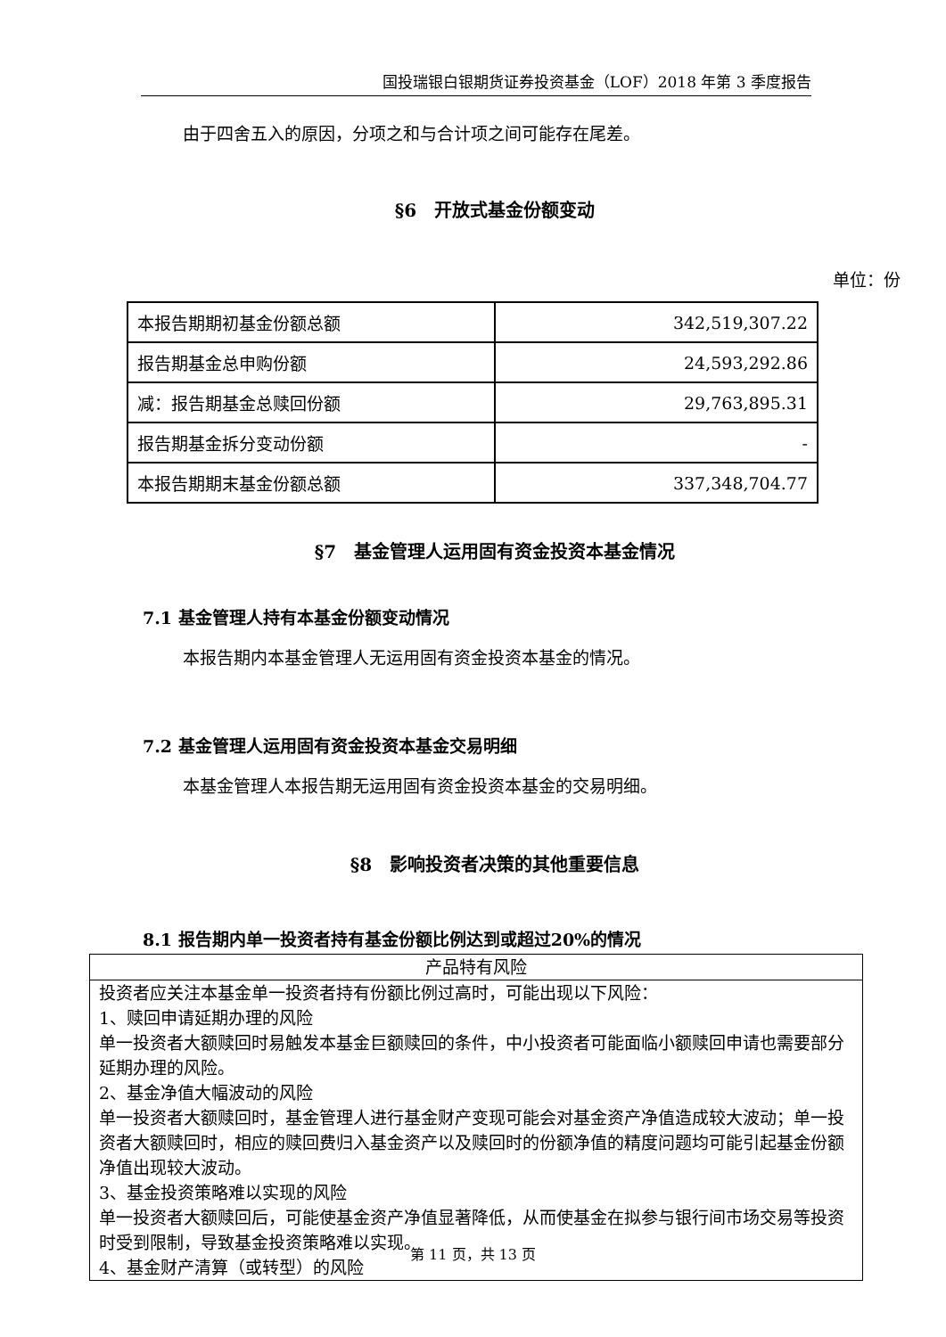国投瑞银白银期货证券投资基金（LOF）2018 年第 3 季度报告
由于四舍五入的原因，分项之和与合计项之间可能存在尾差。
§6　开放式基金份额变动
单位：份
| 本报告期期初基金份额总额 | 342,519,307.22 |
| 报告期基金总申购份额 | 24,593,292.86 |
| 减：报告期基金总赎回份额 | 29,763,895.31 |
| 报告期基金拆分变动份额 | - |
| 本报告期期末基金份额总额 | 337,348,704.77 |
§7　基金管理人运用固有资金投资本基金情况
7.1 基金管理人持有本基金份额变动情况
本报告期内本基金管理人无运用固有资金投资本基金的情况。
7.2 基金管理人运用固有资金投资本基金交易明细
本基金管理人本报告期无运用固有资金投资本基金的交易明细。
§8　影响投资者决策的其他重要信息
8.1 报告期内单一投资者持有基金份额比例达到或超过20%的情况
| 产品特有风险 |
| --- |
| 投资者应关注本基金单一投资者持有份额比例过高时，可能出现以下风险： 1、赎回申请延期办理的风险 单一投资者大额赎回时易触发本基金巨额赎回的条件，中小投资者可能面临小额赎回申请也需要部分延期办理的风险。 2、基金净值大幅波动的风险 单一投资者大额赎回时，基金管理人进行基金财产变现可能会对基金资产净值造成较大波动；单一投资者大额赎回时，相应的赎回费归入基金资产以及赎回时的份额净值的精度问题均可能引起基金份额净值出现较大波动。 3、基金投资策略难以实现的风险 单一投资者大额赎回后，可能使基金资产净值显著降低，从而使基金在拟参与银行间市场交易等投资时受到限制，导致基金投资策略难以实现。 4、基金财产清算（或转型）的风险 |
第 11 页，共 13 页